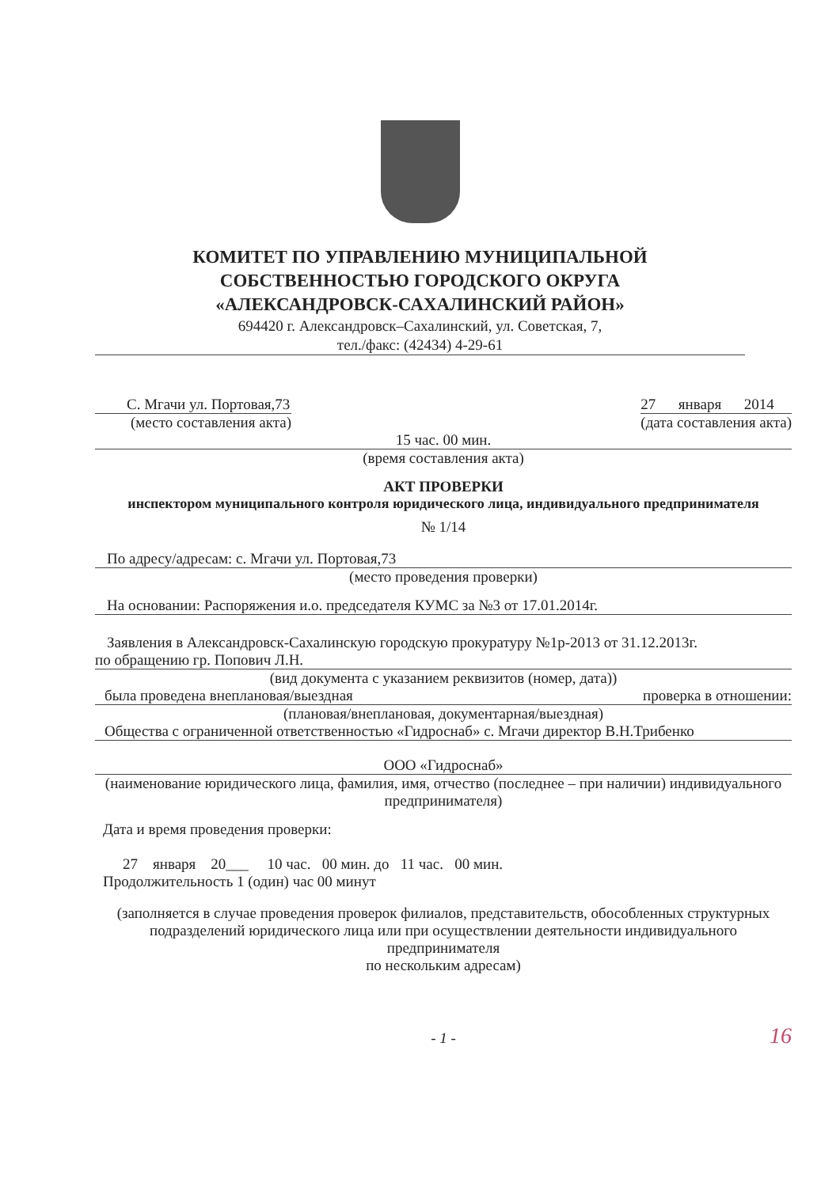КОМИТЕТ ПО УПРАВЛЕНИЮ МУНИЦИПАЛЬНОЙ
СОБСТВЕННОСТЬЮ ГОРОДСКОГО ОКРУГА
«АЛЕКСАНДРОВСК-САХАЛИНСКИЙ РАЙОН»
694420 г. Александровск–Сахалинский, ул. Советская, 7,
тел./факс: (42434) 4-29-61
С. Мгачи ул. Портовая,73
(место составления акта)
27 января 2014
(дата составления акта)
15 час. 00 мин.
(время составления акта)
АКТ ПРОВЕРКИ
инспектором муниципального контроля юридического лица, индивидуального предпринимателя
№ 1/14
По адресу/адресам: с. Мгачи ул. Портовая,73
(место проведения проверки)
На основании: Распоряжения и.о. председателя КУМС за №3 от 17.01.2014г.
Заявления в Александровск-Сахалинскую городскую прокуратуру №1р-2013 от 31.12.2013г.
по обращению гр. Попович Л.Н.
(вид документа с указанием реквизитов (номер, дата))
была проведена внеплановая/выездная проверка в отношении:
(плановая/внеплановая, документарная/выездная)
Общества с ограниченной ответственностью «Гидроснаб» с. Мгачи директор В.Н.Трибенко
ООО «Гидроснаб»
(наименование юридического лица, фамилия, имя, отчество (последнее – при наличии) индивидуального предпринимателя)
Дата и время проведения проверки:
27 января 20___ 10 час. 00 мин. до 11 час. 00 мин.
Продолжительность 1 (один) час 00 минут
(заполняется в случае проведения проверок филиалов, представительств, обособленных структурных
подразделений юридического лица или при осуществлении деятельности индивидуального предпринимателя
по нескольким адресам)
- 1 -
16